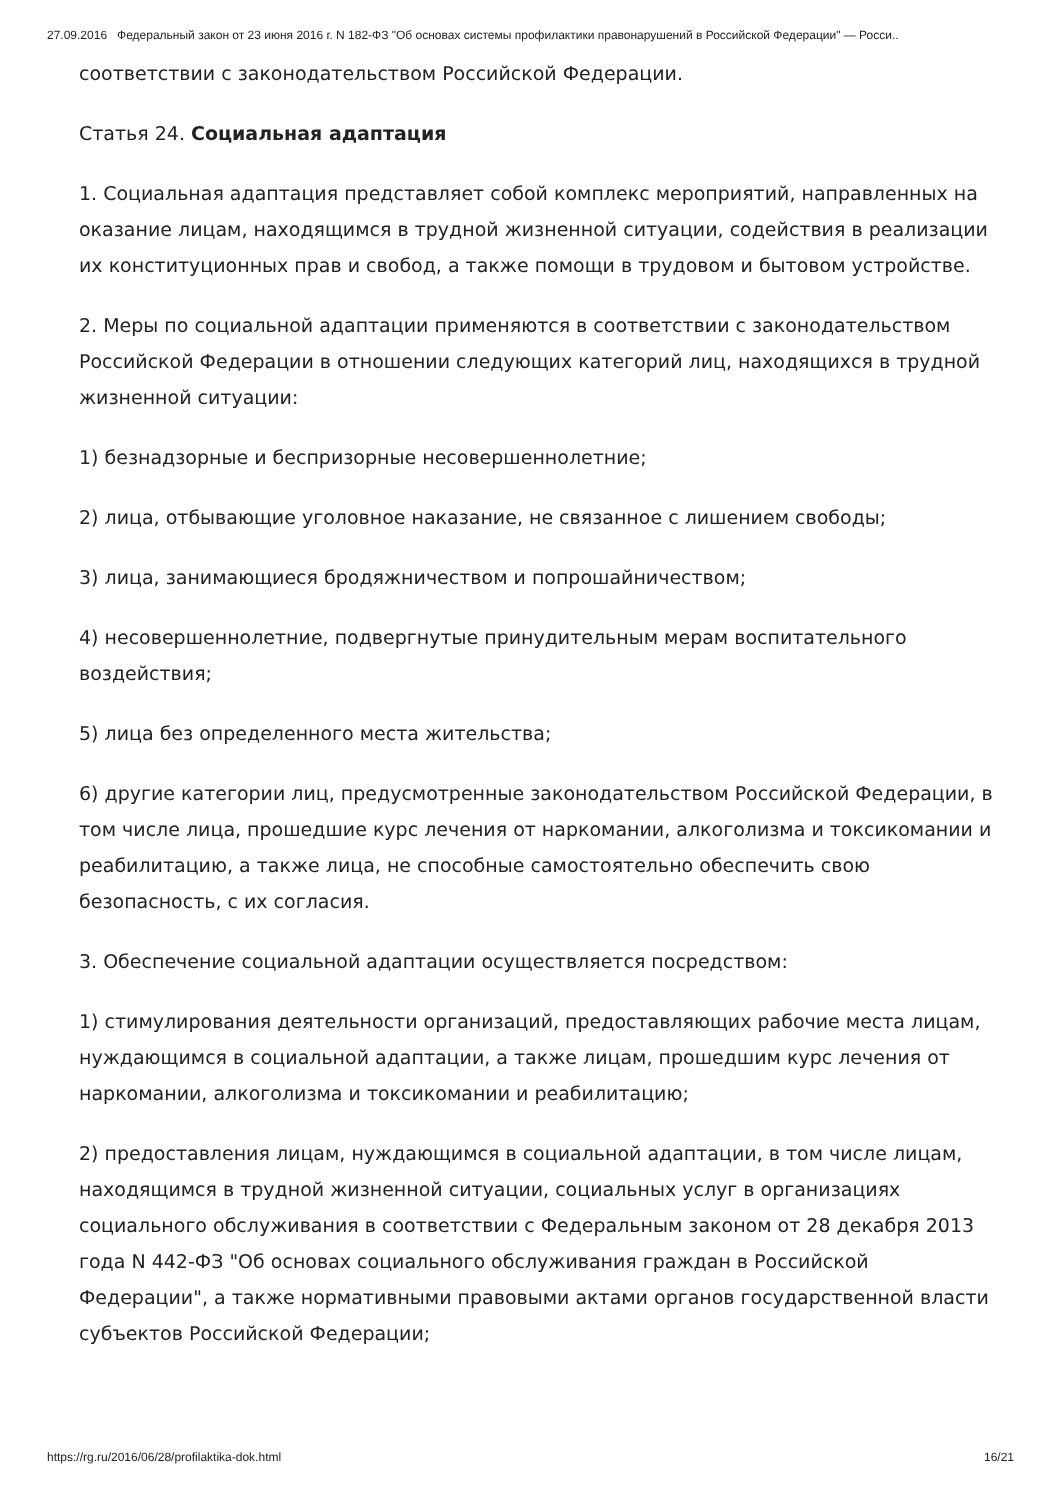27.09.2016 Федеральный закон от 23 июня 2016 г. N 182-ФЗ "Об основах системы профилактики правонарушений в Российской Федерации" — Росси..
соответствии с законодательством Российской Федерации.
Статья 24. Социальная адаптация
1. Социальная адаптация представляет собой комплекс мероприятий, направленных на оказание лицам, находящимся в трудной жизненной ситуации, содействия в реализации их конституционных прав и свобод, а также помощи в трудовом и бытовом устройстве.
2. Меры по социальной адаптации применяются в соответствии с законодательством Российской Федерации в отношении следующих категорий лиц, находящихся в трудной жизненной ситуации:
1) безнадзорные и беспризорные несовершеннолетние;
2) лица, отбывающие уголовное наказание, не связанное с лишением свободы;
3) лица, занимающиеся бродяжничеством и попрошайничеством;
4) несовершеннолетние, подвергнутые принудительным мерам воспитательного воздействия;
5) лица без определенного места жительства;
6) другие категории лиц, предусмотренные законодательством Российской Федерации, в том числе лица, прошедшие курс лечения от наркомании, алкоголизма и токсикомании и реабилитацию, а также лица, не способные самостоятельно обеспечить свою безопасность, с их согласия.
3. Обеспечение социальной адаптации осуществляется посредством:
1) стимулирования деятельности организаций, предоставляющих рабочие места лицам, нуждающимся в социальной адаптации, а также лицам, прошедшим курс лечения от наркомании, алкоголизма и токсикомании и реабилитацию;
2) предоставления лицам, нуждающимся в социальной адаптации, в том числе лицам, находящимся в трудной жизненной ситуации, социальных услуг в организациях социального обслуживания в соответствии с Федеральным законом от 28 декабря 2013 года N 442-ФЗ "Об основах социального обслуживания граждан в Российской Федерации", а также нормативными правовыми актами органов государственной власти субъектов Российской Федерации;
https://rg.ru/2016/06/28/profilaktika-dok.html 16/21